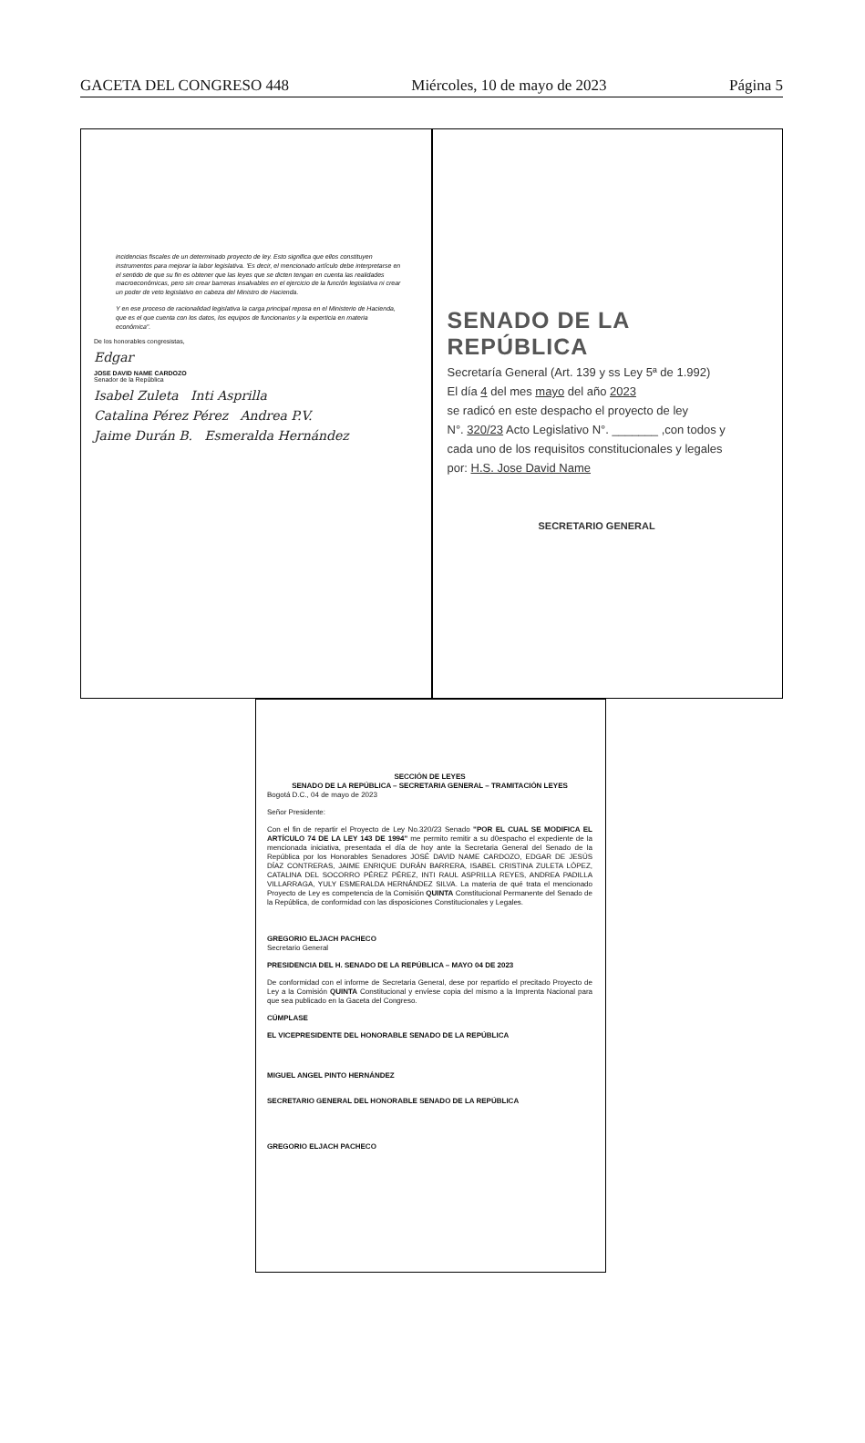GACETA DEL CONGRESO 448 Miércoles, 10 de mayo de 2023 Página 5
incidencias fiscales de un determinado proyecto de ley. Esto significa que ellos constituyen instrumentos para mejorar la labor legislativa. 'Es decir, el mencionado artículo debe interpretarse en el sentido de que su fin es obtener que las leyes que se dicten tengan en cuenta las realidades macroeconómicas, pero sin crear barreras insalvables en el ejercicio de la función legislativa ni crear un poder de veto legislativo en cabeza del Ministro de Hacienda.
Y en ese proceso de racionalidad legislativa la carga principal reposa en el Ministerio de Hacienda, que es el que cuenta con los datos, los equipos de funcionarios y la experticia en materia económica".
De los honorables congresistas,
Edgar
JOSE DAVID NAME CARDOZO
Senador de la República
Isabel Zuleta Inti Asprilla
Catalina Pérez Pérez Andrea P.V.
Jaime Durán B. Esmeralda Hernández
SENADO DE LA REPÚBLICA
Secretaría General (Art. 139 y ss Ley 5ª de 1.992)
El día 4 del mes mayo del año 2023
se radicó en este despacho el proyecto de ley
N°. 320/23 Acto Legislativo N°. _______ ,con todos y
cada uno de los requisitos constitucionales y legales
por: H.S. Jose David Name
SECRETARIO GENERAL
SECCIÓN DE LEYES
SENADO DE LA REPÚBLICA – SECRETARIA GENERAL – TRAMITACIÓN LEYES
Bogotá D.C., 04 de mayo de 2023
Señor Presidente:
Con el fin de repartir el Proyecto de Ley No.320/23 Senado "POR EL CUAL SE MODIFICA EL ARTÍCULO 74 DE LA LEY 143 DE 1994" me permito remitir a su d0espacho el expediente de la mencionada iniciativa, presentada el día de hoy ante la Secretaria General del Senado de la República por los Honorables Senadores JOSÉ DAVID NAME CARDOZO, EDGAR DE JESÚS DÍAZ CONTRERAS, JAIME ENRIQUE DURÁN BARRERA, ISABEL CRISTINA ZULETA LÓPEZ, CATALINA DEL SOCORRO PÉREZ PÉREZ, INTI RAUL ASPRILLA REYES, ANDREA PADILLA VILLARRAGA, YULY ESMERALDA HERNÁNDEZ SILVA. La materia de qué trata el mencionado Proyecto de Ley es competencia de la Comisión QUINTA Constitucional Permanente del Senado de la República, de conformidad con las disposiciones Constitucionales y Legales.
GREGORIO ELJACH PACHECO
Secretario General
PRESIDENCIA DEL H. SENADO DE LA REPÚBLICA – MAYO 04 DE 2023
De conformidad con el informe de Secretaria General, dese por repartido el precitado Proyecto de Ley a la Comisión QUINTA Constitucional y envíese copia del mismo a la Imprenta Nacional para que sea publicado en la Gaceta del Congreso.
CÚMPLASE
EL VICEPRESIDENTE DEL HONORABLE SENADO DE LA REPÚBLICA
MIGUEL ANGEL PINTO HERNÁNDEZ
SECRETARIO GENERAL DEL HONORABLE SENADO DE LA REPÚBLICA
GREGORIO ELJACH PACHECO